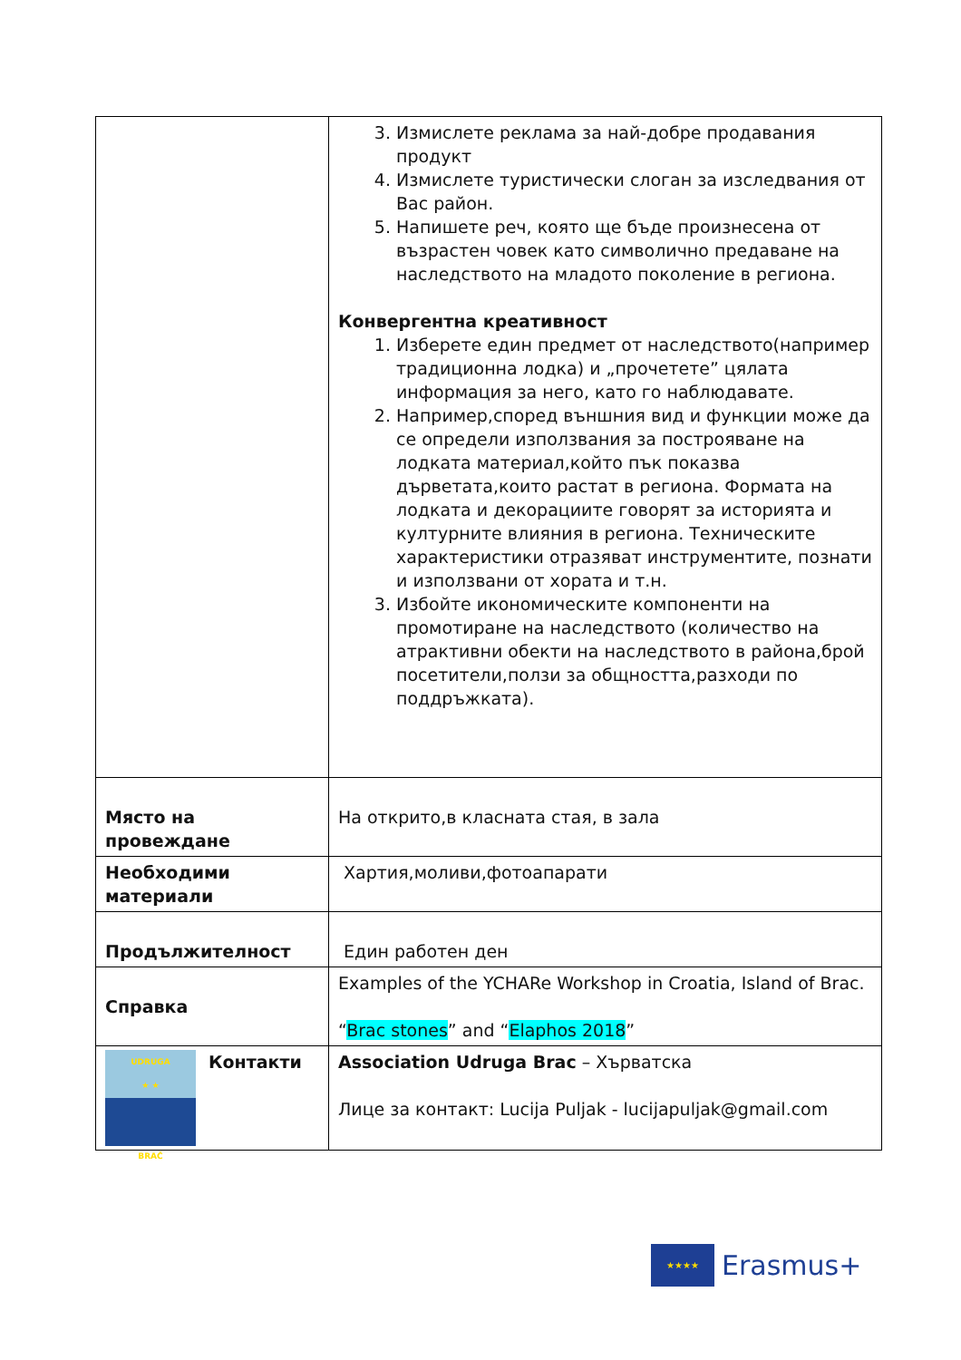| | 3. Измислете реклама за най-добре продавания продукт 4. Измислете туристически слоган за изследвания от Вас район. 5. Напишете реч, която ще бъде произнесена от възрастен човек като символично предаване на наследството на младото поколение в региона. Конвергентна креативност 1. Изберете един предмет от наследството(например традиционна лодка) и „прочетете” цялата информация за него, като го наблюдавате. 2. Например,според външния вид и функции може да се определи използвания за построяване на лодката материал,който пък показва дърветата,които растат в региона. Формата на лодката и декорациите говорят за историята и културните влияния в региона. Техническите характеристики отразяват инструментите, познати и използвани от хората и т.н. 3. Избойте икономическите компоненти на промотиране на наследството (количество на атрактивни обекти на наследството в района,брой посетители,ползи за общността,разходи по поддръжката). |
| Място на провеждане | На открито,в класната стая, в зала |
| Необходими материали | Хартия,моливи,фотоапарати |
| Продължителност | Един работен ден |
| Справка | Examples of the YCHARe Workshop in Croatia, Island of Brac. “ Brac stones ” and “ Elaphos 2018 ” |
| UDRUGA ★ ★ BRAČ Контакти | Association Udruga Brac – Хърватска Лице за контакт: Lucija Puljak - lucijapuljak@gmail.com |
★★★★
Erasmus+